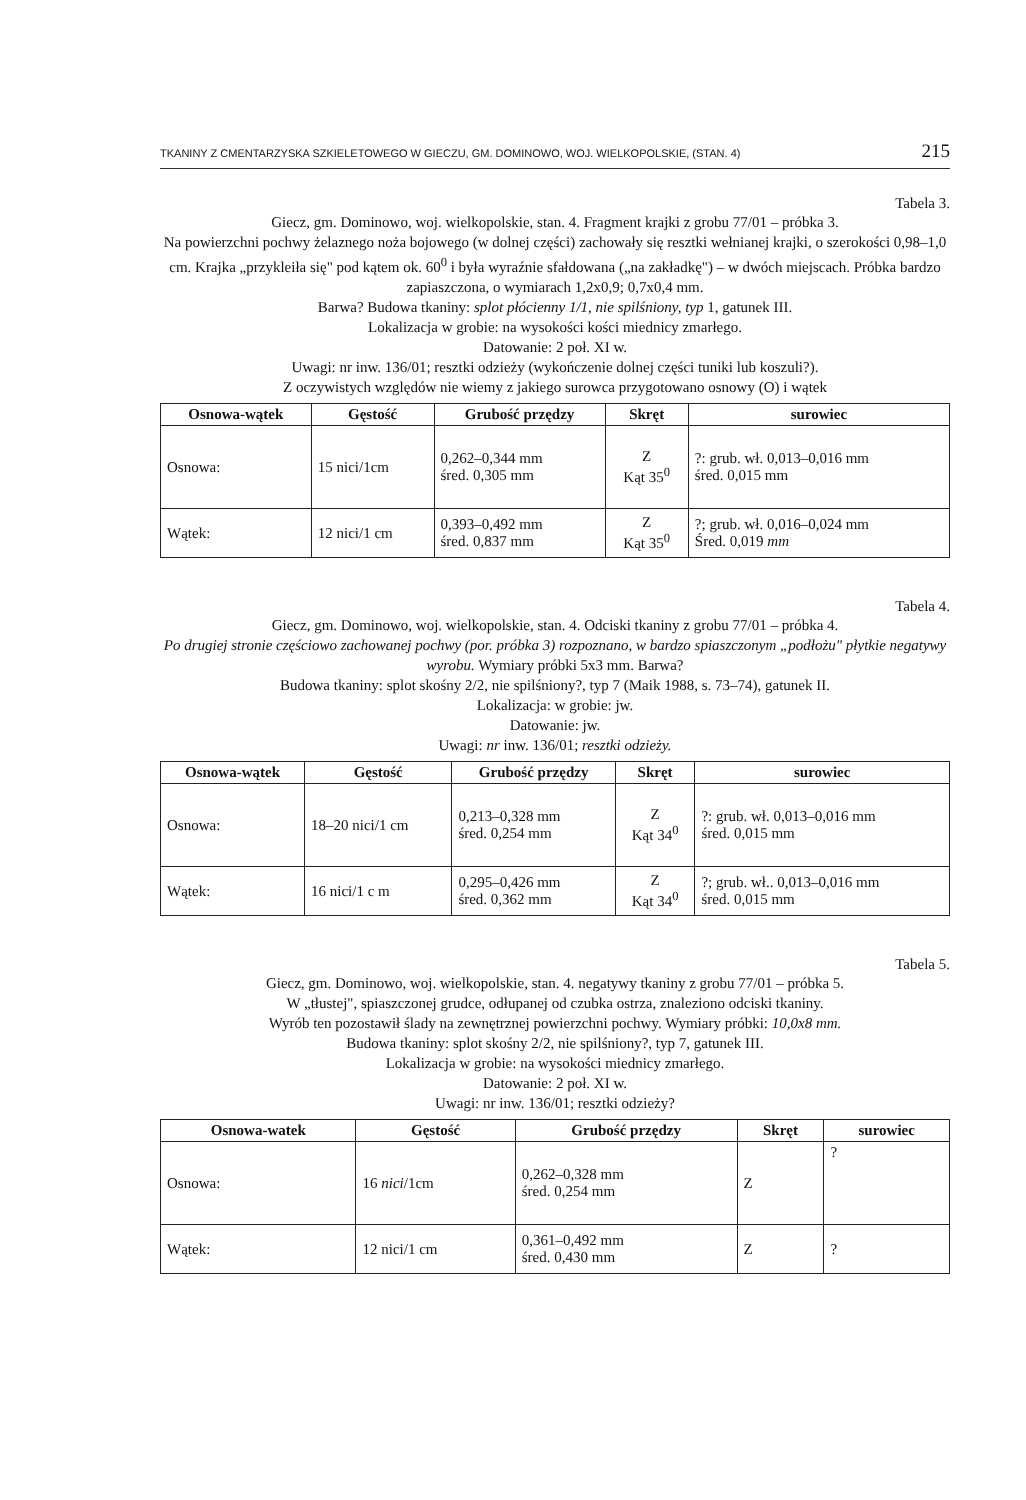TKANINY Z CMENTARZYSKA SZKIELETOWEGO W GIECZU, GM. DOMINOWO, WOJ. WIELKOPOLSKIE, (STAN. 4) 215
Tabela 3.
Giecz, gm. Dominowo, woj. wielkopolskie, stan. 4. Fragment krajki z grobu 77/01 – próbka 3.
Na powierzchni pochwy żelaznego noża bojowego (w dolnej części) zachowały się resztki wełnianej krajki, o szerokości 0,98–1,0 cm. Krajka „przykleiła się" pod kątem ok. 60<sup>0</sup> i była wyraźnie sfałdowana („na zakładkę") – w dwóch miejscach. Próbka bardzo zapiaszczona, o wymiarach 1,2x0,9; 0,7x0,4 mm.
Barwa? Budowa tkaniny: splot płócienny 1/1, nie spilśniony, typ 1, gatunek III.
Lokalizacja w grobie: na wysokości kości miednicy zmarłego.
Datowanie: 2 poł. XI w.
Uwagi: nr inw. 136/01; resztki odzieży (wykończenie dolnej części tuniki lub koszuli?).
Z oczywistych względów nie wiemy z jakiego surowca przygotowano osnowy (O) i wątek
| Osnowa-wątek | Gęstość | Grubość przędzy | Skręt | surowiec |
| --- | --- | --- | --- | --- |
| Osnowa: | 15 nici/1cm | 0,262–0,344 mm śred. 0,305 mm | Z Kąt 35<sup>0</sup> | ?: grub. wł. 0,013–0,016 mm śred. 0,015 mm |
| Wątek: | 12 nici/1 cm | 0,393–0,492 mm śred. 0,837 mm | Z Kąt 35<sup>0</sup> | ?; grub. wł. 0,016–0,024 mm Śred. 0,019 mm |
Tabela 4.
Giecz, gm. Dominowo, woj. wielkopolskie, stan. 4. Odciski tkaniny z grobu 77/01 – próbka 4.
Po drugiej stronie częściowo zachowanej pochwy (por. próbka 3) rozpoznano, w bardzo spiaszczonym „podłożu" płytkie negatywy wyrobu. Wymiary próbki 5x3 mm. Barwa?
Budowa tkaniny: splot skośny 2/2, nie spilśniony?, typ 7 (Maik 1988, s. 73–74), gatunek II.
Lokalizacja: w grobie: jw.
Datowanie: jw.
Uwagi: nr inw. 136/01; resztki odzieży.
| Osnowa-wątek | Gęstość | Grubość przędzy | Skręt | surowiec |
| --- | --- | --- | --- | --- |
| Osnowa: | 18–20 nici/1 cm | 0,213–0,328 mm śred. 0,254 mm | Z Kąt 34<sup>0</sup> | ?: grub. wł. 0,013–0,016 mm śred. 0,015 mm |
| Wątek: | 16 nici/1 c m | 0,295–0,426 mm śred. 0,362 mm | Z Kąt 34<sup>0</sup> | ?; grub. wł.. 0,013–0,016 mm śred. 0,015 mm |
Tabela 5.
Giecz, gm. Dominowo, woj. wielkopolskie, stan. 4. negatywy tkaniny z grobu 77/01 – próbka 5.
W „tłustej", spiaszczonej grudce, odłupanej od czubka ostrza, znaleziono odciski tkaniny.
Wyrób ten pozostawił ślady na zewnętrznej powierzchni pochwy. Wymiary próbki: 10,0x8 mm.
Budowa tkaniny: splot skośny 2/2, nie spilśniony?, typ 7, gatunek III.
Lokalizacja w grobie: na wysokości miednicy zmarłego.
Datowanie: 2 poł. XI w.
Uwagi: nr inw. 136/01; resztki odzieży?
| Osnowa-watek | Gęstość | Grubość przędzy | Skręt | surowiec |
| --- | --- | --- | --- | --- |
| Osnowa: | 16 nici /1cm | 0,262–0,328 mm śred. 0,254 mm | Z | ? |
| Wątek: | 12 nici/1 cm | 0,361–0,492 mm śred. 0,430 mm | Z | ? |